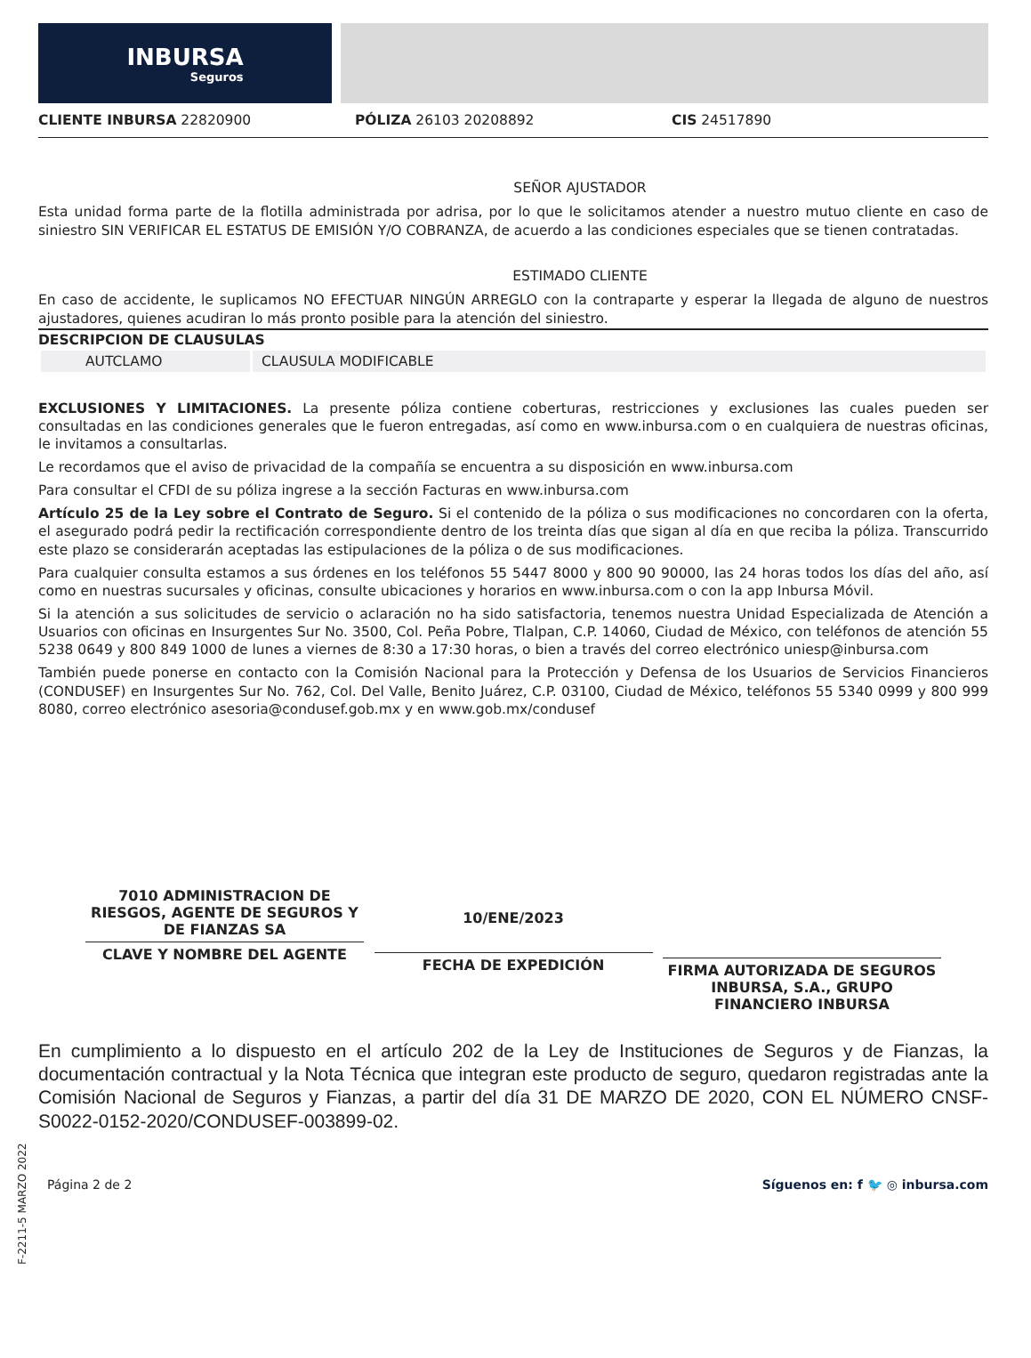INBURSA
Seguros
CLIENTE INBURSA 22820900 PÓLIZA 26103 20208892 CIS 24517890
SEÑOR AJUSTADOR
Esta unidad forma parte de la flotilla administrada por adrisa, por lo que le solicitamos atender a nuestro mutuo cliente en caso de siniestro SIN VERIFICAR EL ESTATUS DE EMISIÓN Y/O COBRANZA, de acuerdo a las condiciones especiales que se tienen contratadas.
ESTIMADO CLIENTE
En caso de accidente, le suplicamos NO EFECTUAR NINGÚN ARREGLO con la contraparte y esperar la llegada de alguno de nuestros ajustadores, quienes acudiran lo más pronto posible para la atención del siniestro.
DESCRIPCION DE CLAUSULAS
| AUTCLAMO | CLAUSULA MODIFICABLE |
EXCLUSIONES Y LIMITACIONES. La presente póliza contiene coberturas, restricciones y exclusiones las cuales pueden ser consultadas en las condiciones generales que le fueron entregadas, así como en www.inbursa.com o en cualquiera de nuestras oficinas, le invitamos a consultarlas.
Le recordamos que el aviso de privacidad de la compañía se encuentra a su disposición en www.inbursa.com
Para consultar el CFDI de su póliza ingrese a la sección Facturas en www.inbursa.com
Artículo 25 de la Ley sobre el Contrato de Seguro. Si el contenido de la póliza o sus modificaciones no concordaren con la oferta, el asegurado podrá pedir la rectificación correspondiente dentro de los treinta días que sigan al día en que reciba la póliza. Transcurrido este plazo se considerarán aceptadas las estipulaciones de la póliza o de sus modificaciones.
Para cualquier consulta estamos a sus órdenes en los teléfonos 55 5447 8000 y 800 90 90000, las 24 horas todos los días del año, así como en nuestras sucursales y oficinas, consulte ubicaciones y horarios en www.inbursa.com o con la app Inbursa Móvil.
Si la atención a sus solicitudes de servicio o aclaración no ha sido satisfactoria, tenemos nuestra Unidad Especializada de Atención a Usuarios con oficinas en Insurgentes Sur No. 3500, Col. Peña Pobre, Tlalpan, C.P. 14060, Ciudad de México, con teléfonos de atención 55 5238 0649 y 800 849 1000 de lunes a viernes de 8:30 a 17:30 horas, o bien a través del correo electrónico uniesp@inbursa.com
También puede ponerse en contacto con la Comisión Nacional para la Protección y Defensa de los Usuarios de Servicios Financieros (CONDUSEF) en Insurgentes Sur No. 762, Col. Del Valle, Benito Juárez, C.P. 03100, Ciudad de México, teléfonos 55 5340 0999 y 800 999 8080, correo electrónico asesoria@condusef.gob.mx y en www.gob.mx/condusef
7010 ADMINISTRACION DE RIESGOS, AGENTE DE SEGUROS Y DE FIANZAS SA
CLAVE Y NOMBRE DEL AGENTE
10/ENE/2023
FECHA DE EXPEDICIÓN
FIRMA AUTORIZADA DE SEGUROS INBURSA, S.A., GRUPO FINANCIERO INBURSA
En cumplimiento a lo dispuesto en el artículo 202 de la Ley de Instituciones de Seguros y de Fianzas, la documentación contractual y la Nota Técnica que integran este producto de seguro, quedaron registradas ante la Comisión Nacional de Seguros y Fianzas, a partir del día 31 DE MARZO DE 2020, CON EL NÚMERO CNSF-S0022-0152-2020/CONDUSEF-003899-02.
Página 2 de 2 Síguenos en: f 🐦 ◎ inbursa.com
F-2211-5 MARZO 2022